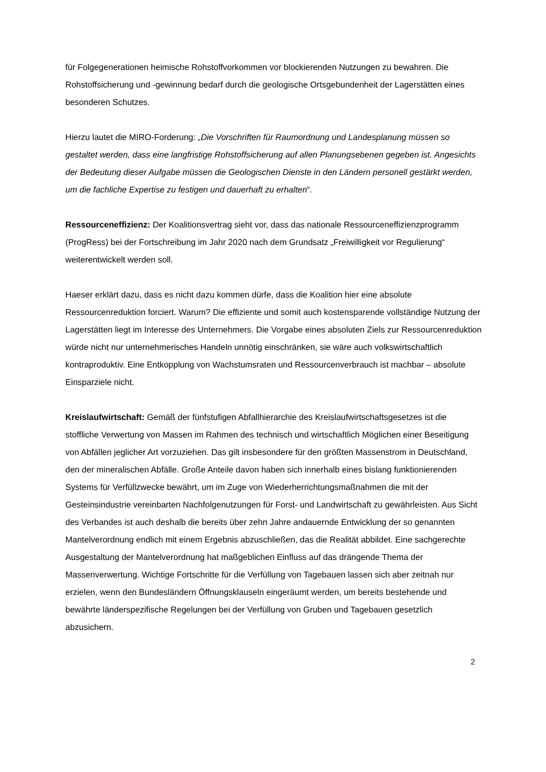für Folgegenerationen heimische Rohstoffvorkommen vor blockierenden Nutzungen zu bewahren. Die Rohstoffsicherung und -gewinnung bedarf durch die geologische Ortsgebundenheit der Lagerstätten eines besonderen Schutzes.
Hierzu lautet die MIRO-Forderung: „Die Vorschriften für Raumordnung und Landesplanung müssen so gestaltet werden, dass eine langfristige Rohstoffsicherung auf allen Planungsebenen gegeben ist. Angesichts der Bedeutung dieser Aufgabe müssen die Geologischen Dienste in den Ländern personell gestärkt werden, um die fachliche Expertise zu festigen und dauerhaft zu erhalten“.
Ressourceneffizienz: Der Koalitionsvertrag sieht vor, dass das nationale Ressourceneffizienzprogramm (ProgRess) bei der Fortschreibung im Jahr 2020 nach dem Grundsatz „Freiwilligkeit vor Regulierung“ weiterentwickelt werden soll.
Haeser erklärt dazu, dass es nicht dazu kommen dürfe, dass die Koalition hier eine absolute Ressourcenreduktion forciert. Warum? Die effiziente und somit auch kostensparende vollständige Nutzung der Lagerstätten liegt im Interesse des Unternehmers. Die Vorgabe eines absoluten Ziels zur Ressourcenreduktion würde nicht nur unternehmerisches Handeln unnötig einschränken, sie wäre auch volkswirtschaftlich kontraproduktiv. Eine Entkopplung von Wachstumsraten und Ressourcenverbrauch ist machbar – absolute Einsparziele nicht.
Kreislaufwirtschaft: Gemäß der fünfstufigen Abfallhierarchie des Kreislaufwirtschaftsgesetzes ist die stoffliche Verwertung von Massen im Rahmen des technisch und wirtschaftlich Möglichen einer Beseitigung von Abfällen jeglicher Art vorzuziehen. Das gilt insbesondere für den größten Massenstrom in Deutschland, den der mineralischen Abfälle. Große Anteile davon haben sich innerhalb eines bislang funktionierenden Systems für Verfüllzwecke bewährt, um im Zuge von Wiederherrichtungsmaßnahmen die mit der Gesteinsindustrie vereinbarten Nachfolgenutzungen für Forst- und Landwirtschaft zu gewährleisten. Aus Sicht des Verbandes ist auch deshalb die bereits über zehn Jahre andauernde Entwicklung der so genannten Mantelverordnung endlich mit einem Ergebnis abzuschließen, das die Realität abbildet. Eine sachgerechte Ausgestaltung der Mantelverordnung hat maßgeblichen Einfluss auf das drängende Thema der Massenverwertung. Wichtige Fortschritte für die Verfüllung von Tagebauen lassen sich aber zeitnah nur erzielen, wenn den Bundesländern Öffnungsklauseln eingeräumt werden, um bereits bestehende und bewährte länderspezifische Regelungen bei der Verfüllung von Gruben und Tagebauen gesetzlich abzusichern.
2